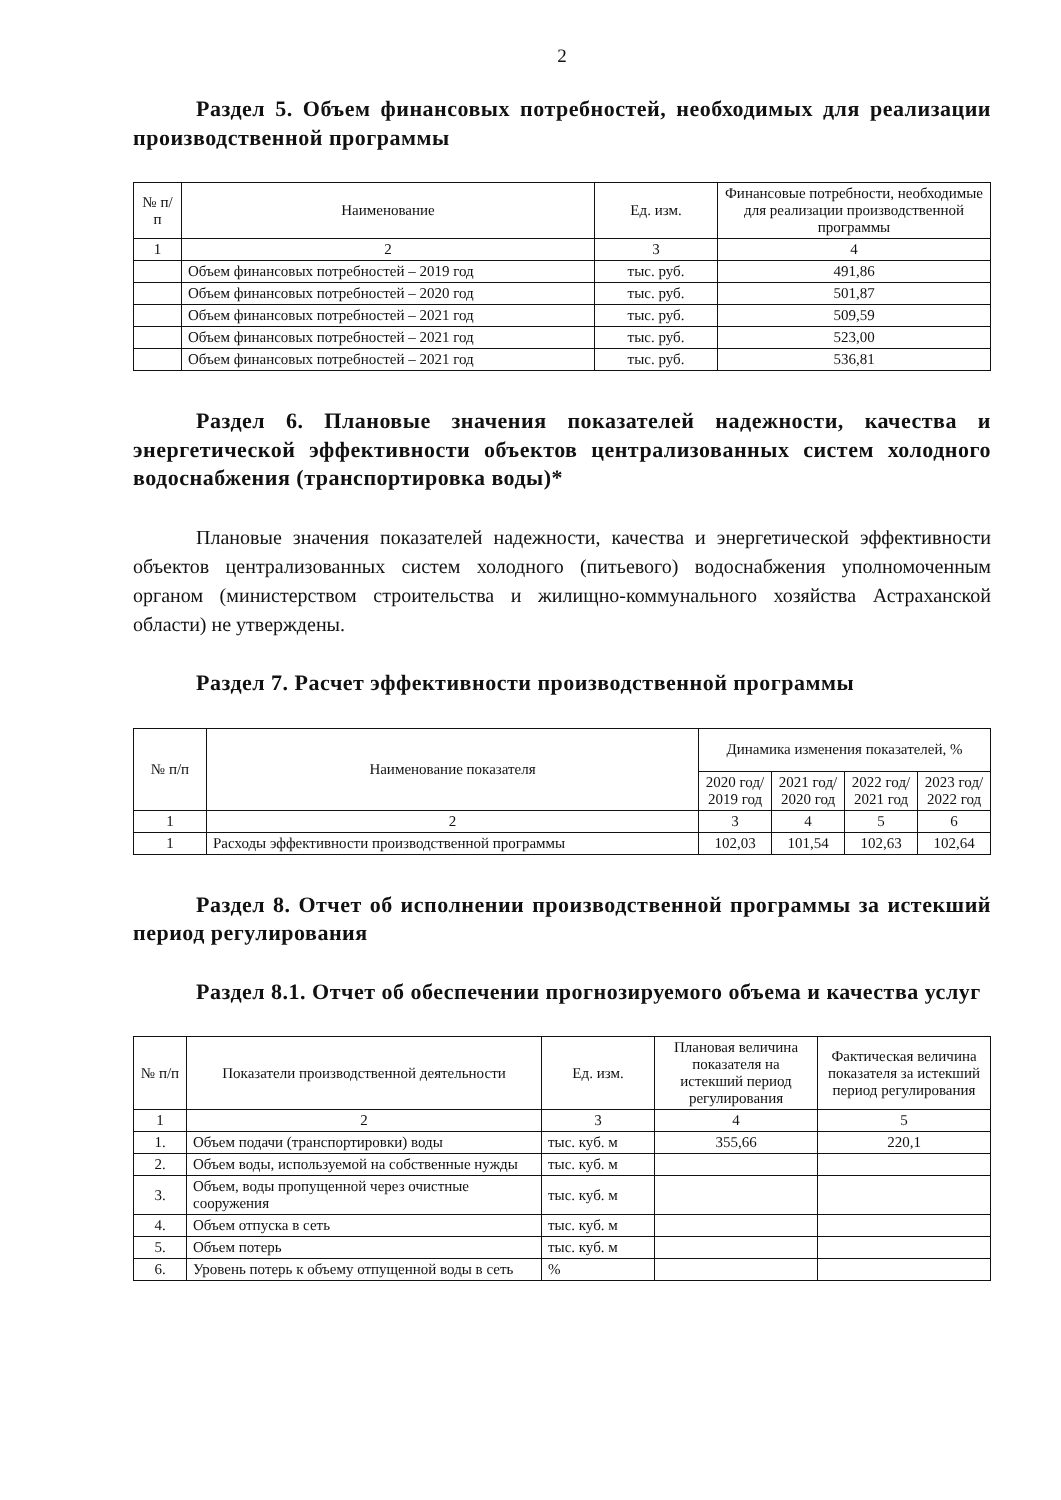2
Раздел 5. Объем финансовых потребностей, необходимых для реализации производственной программы
| № п/п | Наименование | Ед. изм. | Финансовые потребности, необходимые для реализации производственной программы |
| --- | --- | --- | --- |
| 1 | 2 | 3 | 4 |
| | Объем финансовых потребностей – 2019 год | тыс. руб. | 491,86 |
| | Объем финансовых потребностей – 2020 год | тыс. руб. | 501,87 |
| | Объем финансовых потребностей – 2021 год | тыс. руб. | 509,59 |
| | Объем финансовых потребностей – 2021 год | тыс. руб. | 523,00 |
| | Объем финансовых потребностей – 2021 год | тыс. руб. | 536,81 |
Раздел 6. Плановые значения показателей надежности, качества и энергетической эффективности объектов централизованных систем холодного водоснабжения (транспортировка воды)*
Плановые значения показателей надежности, качества и энергетической эффективности объектов централизованных систем холодного (питьевого) водоснабжения уполномоченным органом (министерством строительства и жилищно-коммунального хозяйства Астраханской области) не утверждены.
Раздел 7. Расчет эффективности производственной программы
| № п/п | Наименование показателя | Динамика изменения показателей, % | | | |
| --- | --- | --- | --- | --- | --- |
| | | 2020 год/ 2019 год | 2021 год/ 2020 год | 2022 год/ 2021 год | 2023 год/ 2022 год |
| 1 | 2 | 3 | 4 | 5 | 6 |
| 1 | Расходы эффективности производственной программы | 102,03 | 101,54 | 102,63 | 102,64 |
Раздел 8. Отчет об исполнении производственной программы за истекший период регулирования
Раздел 8.1. Отчет об обеспечении прогнозируемого объема и качества услуг
| № п/п | Показатели производственной деятельности | Ед. изм. | Плановая величина показателя на истекший период регулирования | Фактическая величина показателя за истекший период регулирования |
| --- | --- | --- | --- | --- |
| 1 | 2 | 3 | 4 | 5 |
| 1. | Объем подачи (транспортировки) воды | тыс. куб. м | 355,66 | 220,1 |
| 2. | Объем воды, используемой на собственные нужды | тыс. куб. м | | |
| 3. | Объем, воды пропущенной через очистные сооружения | тыс. куб. м | | |
| 4. | Объем отпуска в сеть | тыс. куб. м | | |
| 5. | Объем потерь | тыс. куб. м | | |
| 6. | Уровень потерь к объему отпущенной воды в сеть | % | | |